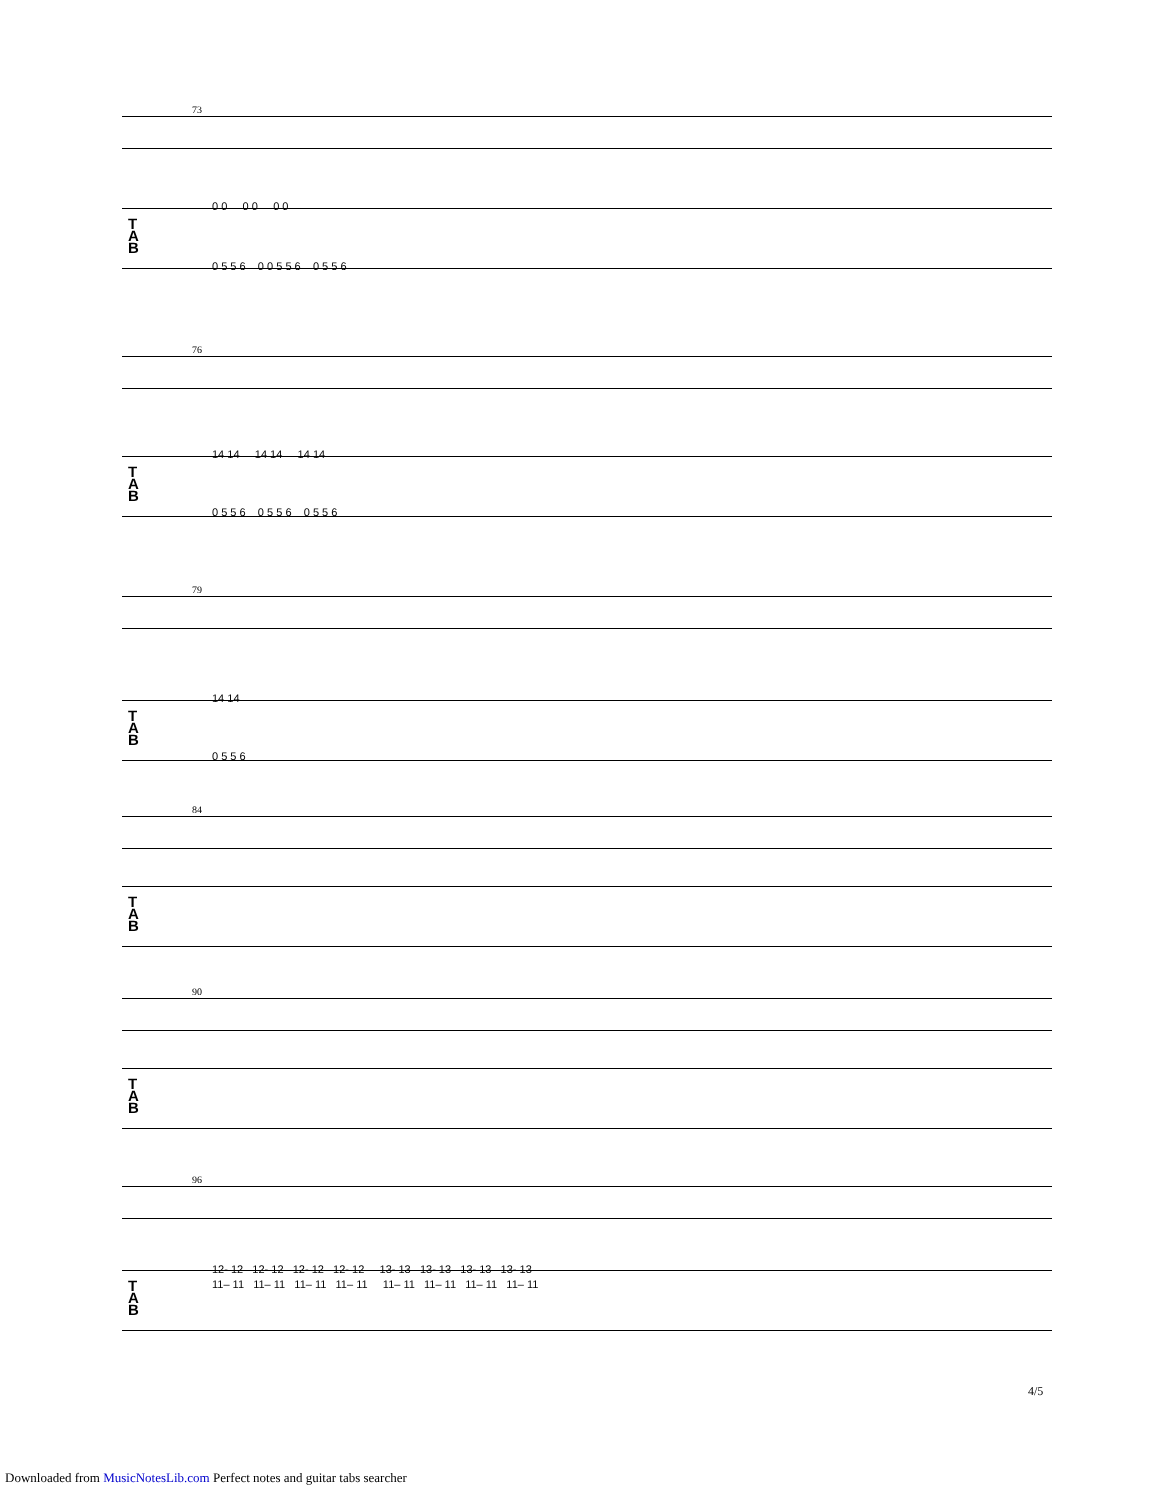73
T
A
B
0 0 0 0 0 0
0 5 5 6 0 0 5 5 6 0 5 5 6
76
T
A
B
14 14 14 14 14 14
0 5 5 6 0 5 5 6 0 5 5 6
79
T
A
B
14 14
0 5 5 6
84
T
A
B
90
T
A
B
96
T
A
B
12- 12 12- 12 12- 12 12- 12 13- 13 13- 13 13- 13 13- 13
11– 11 11– 11 11– 11 11– 11 11– 11 11– 11 11– 11 11– 11
4/5
Downloaded from MusicNotesLib.com Perfect notes and guitar tabs searcher